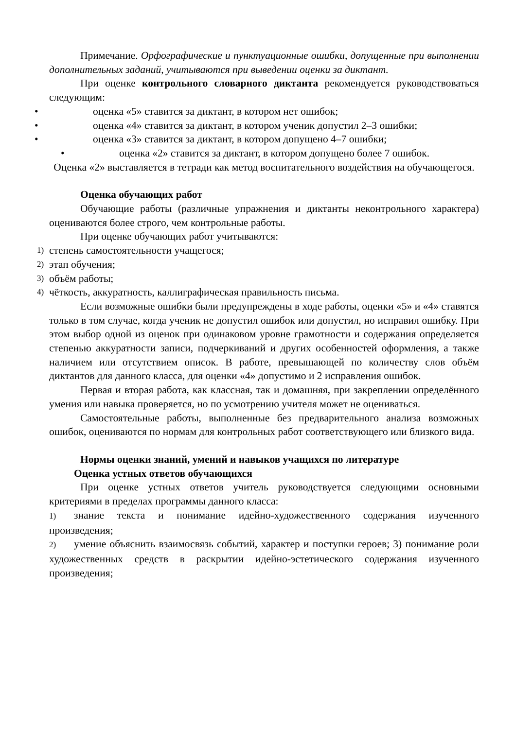Примечание. Орфографические и пунктуационные ошибки, допущенные при выполнении дополнительных заданий, учитываются при выведении оценки за диктант.
При оценке контрольного словарного диктанта рекомендуется руководствоваться следующим:
• оценка «5» ставится за диктант, в котором нет ошибок;
• оценка «4» ставится за диктант, в котором ученик допустил 2–3 ошибки;
• оценка «3» ставится за диктант, в котором допущено 4–7 ошибки;
• оценка «2» ставится за диктант, в котором допущено более 7 ошибок.
Оценка «2» выставляется в тетради как метод воспитательного воздействия на обучающегося.
Оценка обучающих работ
Обучающие работы (различные упражнения и диктанты неконтрольного характера) оцениваются более строго, чем контрольные работы.
При оценке обучающих работ учитываются:
1) степень самостоятельности учащегося;
2) этап обучения;
3) объём работы;
4) чёткость, аккуратность, каллиграфическая правильность письма.
Если возможные ошибки были предупреждены в ходе работы, оценки «5» и «4» ставятся только в том случае, когда ученик не допустил ошибок или допустил, но исправил ошибку. При этом выбор одной из оценок при одинаковом уровне грамотности и содержания определяется степенью аккуратности записи, подчеркиваний и других особенностей оформления, а также наличием или отсутствием описок. В работе, превышающей по количеству слов объём диктантов для данного класса, для оценки «4» допустимо и 2 исправления ошибок.
Первая и вторая работа, как классная, так и домашняя, при закреплении определённого умения или навыка проверяется, но по усмотрению учителя может не оцениваться.
Самостоятельные работы, выполненные без предварительного анализа возможных ошибок, оцениваются по нормам для контрольных работ соответствующего или близкого вида.
Нормы оценки знаний, умений и навыков учащихся по литературе
Оценка устных ответов обучающихся
При оценке устных ответов учитель руководствуется следующими основными критериями в пределах программы данного класса:
1) знание текста и понимание идейно-художественного содержания изученного произведения;
2) умение объяснить взаимосвязь событий, характер и поступки героев; 3) понимание роли художественных средств в раскрытии идейно-эстетического содержания изученного произведения;